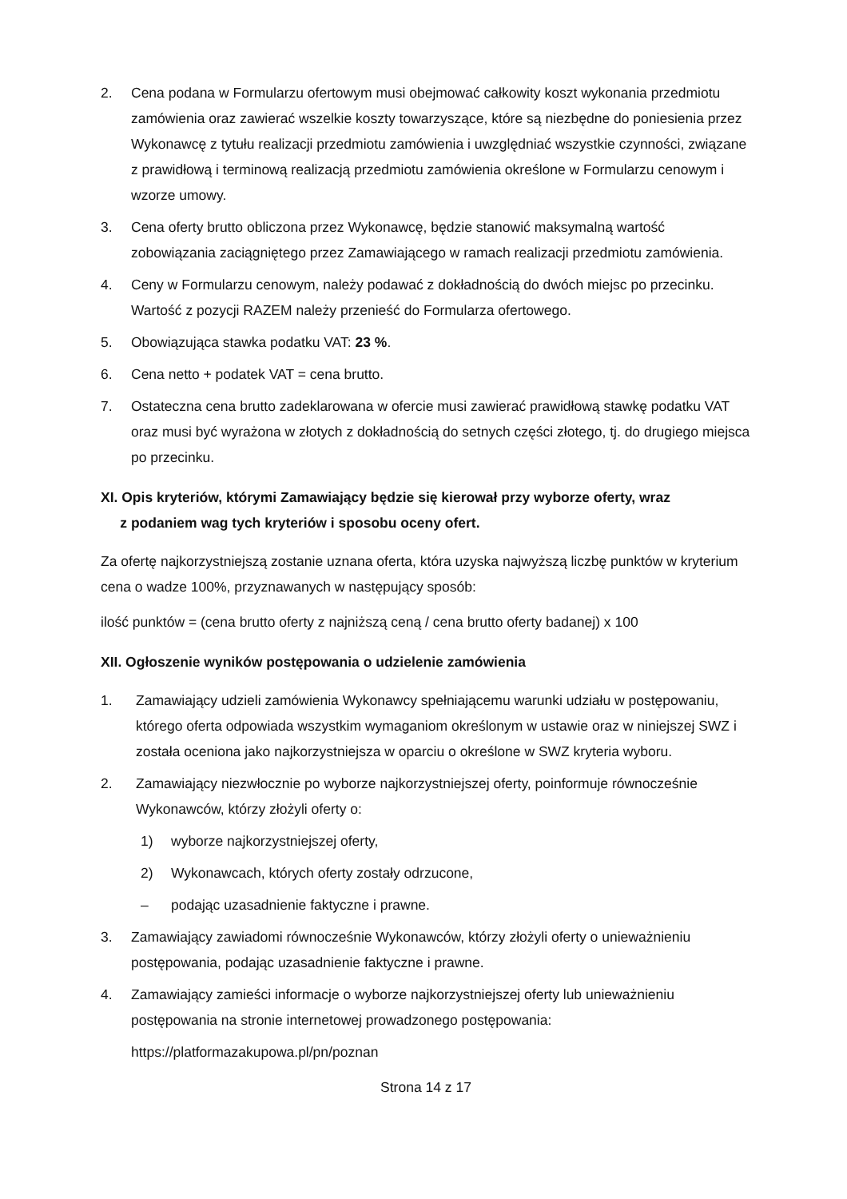2. Cena podana w Formularzu ofertowym musi obejmować całkowity koszt wykonania przedmiotu zamówienia oraz zawierać wszelkie koszty towarzyszące, które są niezbędne do poniesienia przez Wykonawcę z tytułu realizacji przedmiotu zamówienia i uwzględniać wszystkie czynności, związane z prawidłową i terminową realizacją przedmiotu zamówienia określone w Formularzu cenowym i wzorze umowy.
3. Cena oferty brutto obliczona przez Wykonawcę, będzie stanowić maksymalną wartość zobowiązania zaciągniętego przez Zamawiającego w ramach realizacji przedmiotu zamówienia.
4. Ceny w Formularzu cenowym, należy podawać z dokładnością do dwóch miejsc po przecinku. Wartość z pozycji RAZEM należy przenieść do Formularza ofertowego.
5. Obowiązująca stawka podatku VAT: 23 %.
6. Cena netto + podatek VAT = cena brutto.
7. Ostateczna cena brutto zadeklarowana w ofercie musi zawierać prawidłową stawkę podatku VAT oraz musi być wyrażona w złotych z dokładnością do setnych części złotego, tj. do drugiego miejsca po przecinku.
XI. Opis kryteriów, którymi Zamawiający będzie się kierował przy wyborze oferty, wraz
z podaniem wag tych kryteriów i sposobu oceny ofert.
Za ofertę najkorzystniejszą zostanie uznana oferta, która uzyska najwyższą liczbę punktów w kryterium cena o wadze 100%, przyznawanych w następujący sposób:
ilość punktów = (cena brutto oferty z najniższą ceną / cena brutto oferty badanej) x 100
XII. Ogłoszenie wyników postępowania o udzielenie zamówienia
1. Zamawiający udzieli zamówienia Wykonawcy spełniającemu warunki udziału w postępowaniu, którego oferta odpowiada wszystkim wymaganiom określonym w ustawie oraz w niniejszej SWZ i została oceniona jako najkorzystniejsza w oparciu o określone w SWZ kryteria wyboru.
2. Zamawiający niezwłocznie po wyborze najkorzystniejszej oferty, poinformuje równocześnie Wykonawców, którzy złożyli oferty o:
1) wyborze najkorzystniejszej oferty,
2) Wykonawcach, których oferty zostały odrzucone,
– podając uzasadnienie faktyczne i prawne.
3. Zamawiający zawiadomi równocześnie Wykonawców, którzy złożyli oferty o unieważnieniu postępowania, podając uzasadnienie faktyczne i prawne.
4. Zamawiający zamieści informacje o wyborze najkorzystniejszej oferty lub unieważnieniu postępowania na stronie internetowej prowadzonego postępowania:
https://platformazakupowa.pl/pn/poznan
Strona 14 z 17